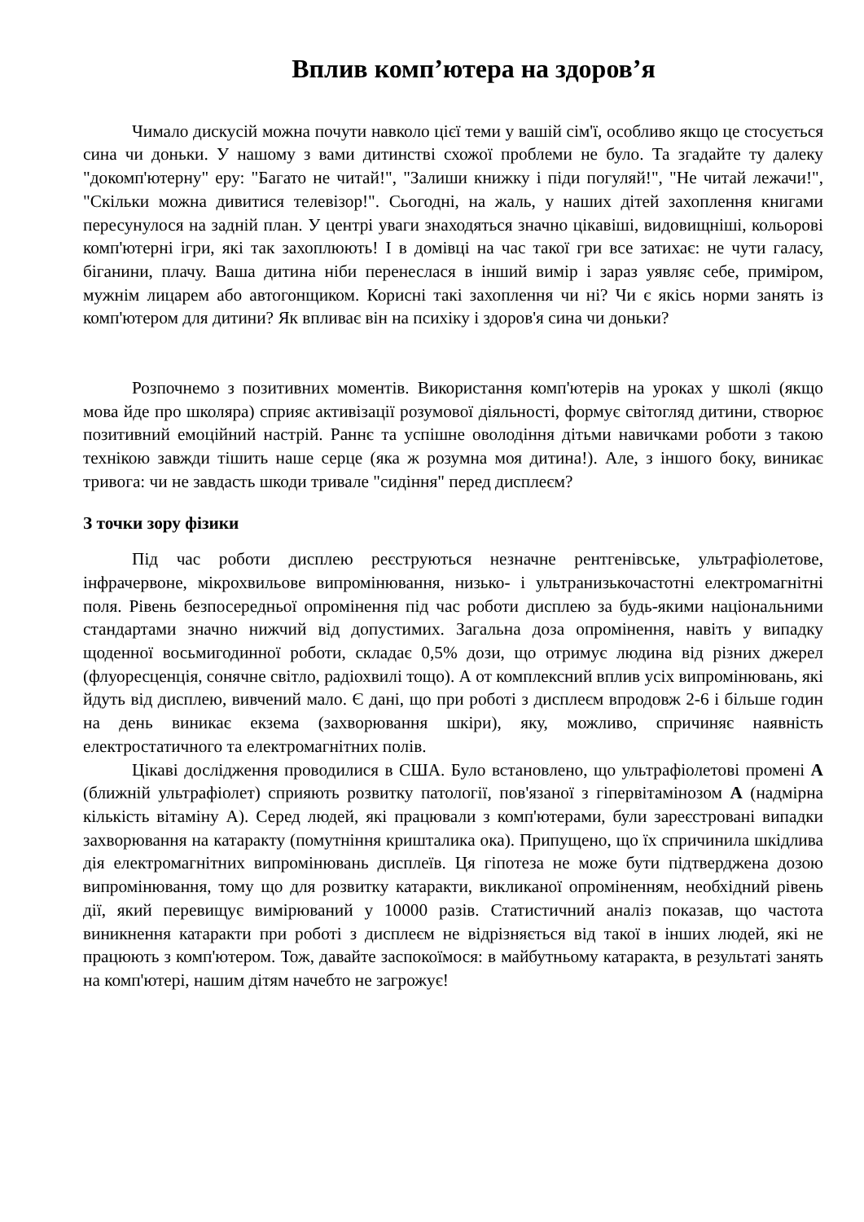Вплив комп’ютера на здоров’я
Чимало дискусій можна почути навколо цієї теми у вашій сім'ї, особливо якщо це стосується сина чи доньки. У нашому з вами дитинстві схожої проблеми не було. Та згадайте ту далеку "докомп'ютерну" еру: "Багато не читай!", "Залиши книжку і піди погуляй!", "Не читай лежачи!", "Скільки можна дивитися телевізор!". Сьогодні, на жаль, у наших дітей захоплення книгами пересунулося на задній план. У центрі уваги знаходяться значно цікавіші, видовищніші, кольорові комп'ютерні ігри, які так захоплюють! І в домівці на час такої гри все затихає: не чути галасу, біганини, плачу. Ваша дитина ніби перенеслася в інший вимір і зараз уявляє себе, приміром, мужнім лицарем або автогонщиком. Корисні такі захоплення чи ні? Чи є якісь норми занять із комп'ютером для дитини? Як впливає він на психіку і здоров'я сина чи доньки?
Розпочнемо з позитивних моментів. Використання комп'ютерів на уроках у школі (якщо мова йде про школяра) сприяє активізації розумової діяльності, формує світогляд дитини, створює позитивний емоційний настрій. Раннє та успішне оволодіння дітьми навичками роботи з такою технікою завжди тішить наше серце (яка ж розумна моя дитина!). Але, з іншого боку, виникає тривога: чи не завдасть шкоди тривале "сидіння" перед дисплеєм?
З точки зору фізики
Під час роботи дисплею реєструються незначне рентгенівське, ультрафіолетове, інфрачервоне, мікрохвильове випромінювання, низько- і ультранизькочастотні електромагнітні поля. Рівень безпосередньої опромінення під час роботи дисплею за будь-якими національними стандартами значно нижчий від допустимих. Загальна доза опромінення, навіть у випадку щоденної восьмигодинної роботи, складає 0,5% дози, що отримує людина від різних джерел (флуоресценція, сонячне світло, радіохвилі тощо). А от комплексний вплив усіх випромінювань, які йдуть від дисплею, вивчений мало. Є дані, що при роботі з дисплеєм впродовж 2-6 і більше годин на день виникає екзема (захворювання шкіри), яку, можливо, спричиняє наявність електростатичного та електромагнітних полів.
Цікаві дослідження проводилися в США. Було встановлено, що ультрафіолетові промені А (ближній ультрафіолет) сприяють розвитку патології, пов'язаної з гіпервітамінозом А (надмірна кількість вітаміну А). Серед людей, які працювали з комп'ютерами, були зареєстровані випадки захворювання на катаракту (помутніння кришталика ока). Припущено, що їх спричинила шкідлива дія електромагнітних випромінювань дисплеїв. Ця гіпотеза не може бути підтверджена дозою випромінювання, тому що для розвитку катаракти, викликаної опроміненням, необхідний рівень дії, який перевищує вимірюваний у 10000 разів. Статистичний аналіз показав, що частота виникнення катаракти при роботі з дисплеєм не відрізняється від такої в інших людей, які не працюють з комп'ютером. Тож, давайте заспокоїмося: в майбутньому катаракта, в результаті занять на комп'ютері, нашим дітям начебто не загрожує!